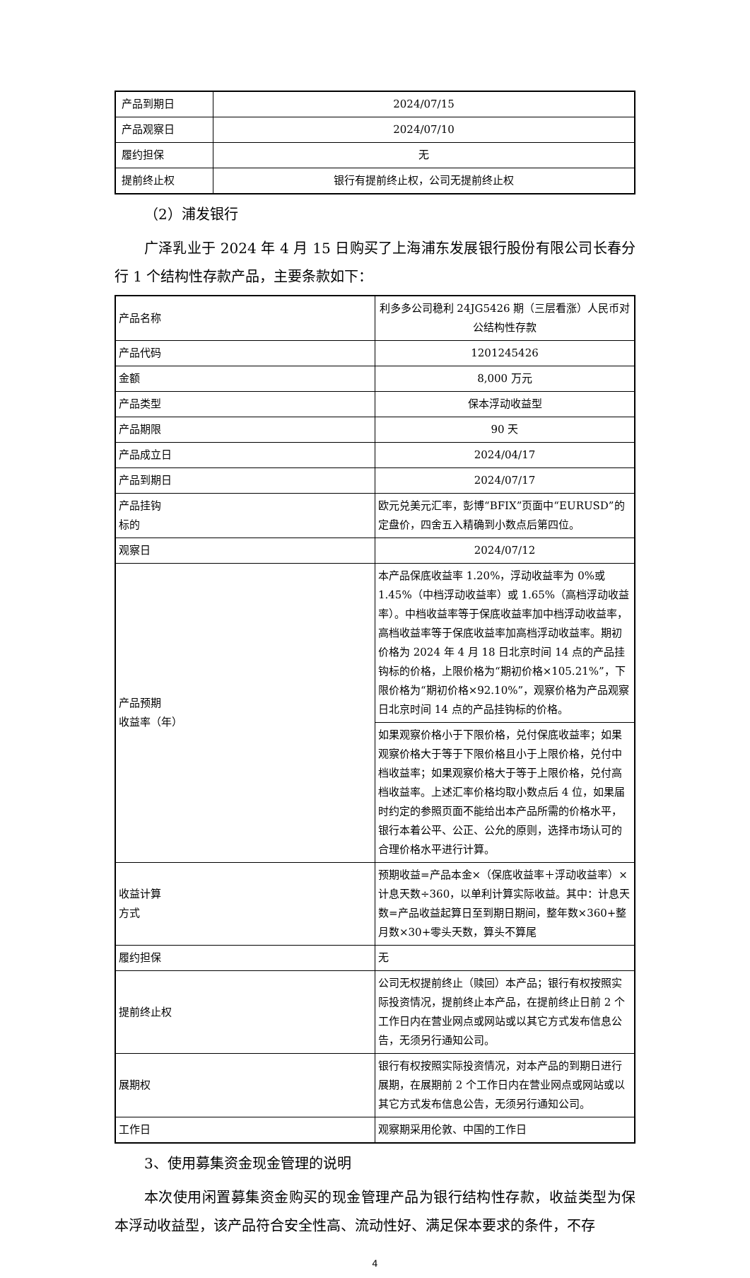| 产品到期日 | 2024/07/15 |
| 产品观察日 | 2024/07/10 |
| 履约担保 | 无 |
| 提前终止权 | 银行有提前终止权，公司无提前终止权 |
（2）浦发银行
广泽乳业于 2024 年 4 月 15 日购买了上海浦东发展银行股份有限公司长春分行 1 个结构性存款产品，主要条款如下：
| 产品名称 | 利多多公司稳利 24JG5426 期（三层看涨）人民币对公结构性存款 |
| 产品代码 | 1201245426 |
| 金额 | 8,000 万元 |
| 产品类型 | 保本浮动收益型 |
| 产品期限 | 90 天 |
| 产品成立日 | 2024/04/17 |
| 产品到期日 | 2024/07/17 |
| 产品挂钩 标的 | 欧元兑美元汇率，彭博“BFIX”页面中“EURUSD”的定盘价，四舍五入精确到小数点后第四位。 |
| 观察日 | 2024/07/12 |
| 产品预期 收益率（年） | 本产品保底收益率 1.20%，浮动收益率为 0%或 1.45%（中档浮动收益率）或 1.65%（高档浮动收益率）。中档收益率等于保底收益率加中档浮动收益率，高档收益率等于保底收益率加高档浮动收益率。期初价格为 2024 年 4 月 18 日北京时间 14 点的产品挂钩标的价格，上限价格为“期初价格×105.21%”，下限价格为“期初价格×92.10%”，观察价格为产品观察日北京时间 14 点的产品挂钩标的价格。 |
| | 如果观察价格小于下限价格，兑付保底收益率；如果观察价格大于等于下限价格且小于上限价格，兑付中档收益率；如果观察价格大于等于上限价格，兑付高档收益率。上述汇率价格均取小数点后 4 位，如果届时约定的参照页面不能给出本产品所需的价格水平，银行本着公平、公正、公允的原则，选择市场认可的合理价格水平进行计算。 |
| 收益计算 方式 | 预期收益=产品本金×（保底收益率＋浮动收益率）×计息天数÷360，以单利计算实际收益。其中：计息天数=产品收益起算日至到期日期间，整年数×360+整月数×30+零头天数，算头不算尾 |
| 履约担保 | 无 |
| 提前终止权 | 公司无权提前终止（赎回）本产品；银行有权按照实际投资情况，提前终止本产品，在提前终止日前 2 个工作日内在营业网点或网站或以其它方式发布信息公告，无须另行通知公司。 |
| 展期权 | 银行有权按照实际投资情况，对本产品的到期日进行展期，在展期前 2 个工作日内在营业网点或网站或以其它方式发布信息公告，无须另行通知公司。 |
| 工作日 | 观察期采用伦敦、中国的工作日 |
3、使用募集资金现金管理的说明
本次使用闲置募集资金购买的现金管理产品为银行结构性存款，收益类型为保本浮动收益型，该产品符合安全性高、流动性好、满足保本要求的条件，不存
4